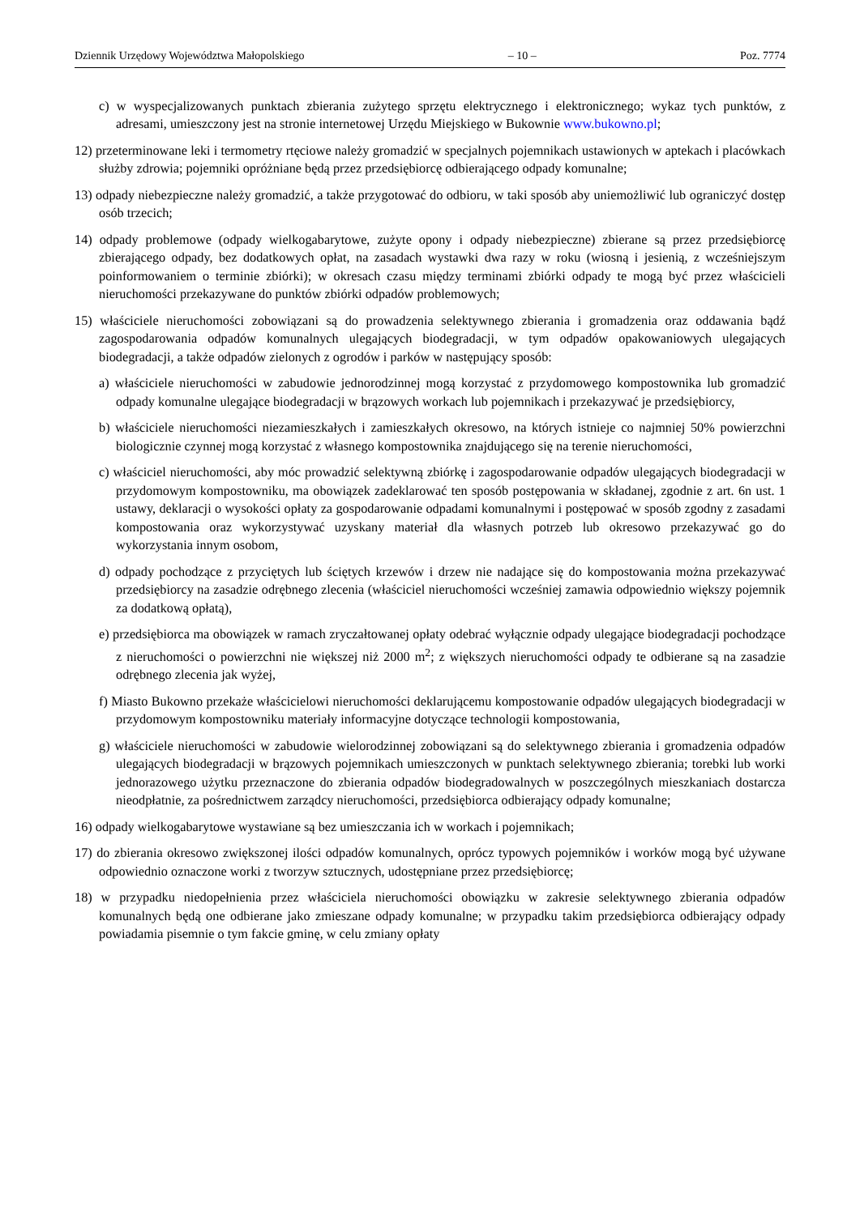Dziennik Urzędowy Województwa Małopolskiego – 10 – Poz. 7774
c) w wyspecjalizowanych punktach zbierania zużytego sprzętu elektrycznego i elektronicznego; wykaz tych punktów, z adresami, umieszczony jest na stronie internetowej Urzędu Miejskiego w Bukownie www.bukowno.pl;
12) przeterminowane leki i termometry rtęciowe należy gromadzić w specjalnych pojemnikach ustawionych w aptekach i placówkach służby zdrowia; pojemniki opróżniane będą przez przedsiębiorcę odbierającego odpady komunalne;
13) odpady niebezpieczne należy gromadzić, a także przygotować do odbioru, w taki sposób aby uniemożliwić lub ograniczyć dostęp osób trzecich;
14) odpady problemowe (odpady wielkogabarytowe, zużyte opony i odpady niebezpieczne) zbierane są przez przedsiębiorcę zbierającego odpady, bez dodatkowych opłat, na zasadach wystawki dwa razy w roku (wiosną i jesienią, z wcześniejszym poinformowaniem o terminie zbiórki); w okresach czasu między terminami zbiórki odpady te mogą być przez właścicieli nieruchomości przekazywane do punktów zbiórki odpadów problemowych;
15) właściciele nieruchomości zobowiązani są do prowadzenia selektywnego zbierania i gromadzenia oraz oddawania bądź zagospodarowania odpadów komunalnych ulegających biodegradacji, w tym odpadów opakowaniowych ulegających biodegradacji, a także odpadów zielonych z ogrodów i parków w następujący sposób:
a) właściciele nieruchomości w zabudowie jednorodzinnej mogą korzystać z przydomowego kompostownika lub gromadzić odpady komunalne ulegające biodegradacji w brązowych workach lub pojemnikach i przekazywać je przedsiębiorcy,
b) właściciele nieruchomości niezamieszkałych i zamieszkałych okresowo, na których istnieje co najmniej 50% powierzchni biologicznie czynnej mogą korzystać z własnego kompostownika znajdującego się na terenie nieruchomości,
c) właściciel nieruchomości, aby móc prowadzić selektywną zbiórkę i zagospodarowanie odpadów ulegających biodegradacji w przydomowym kompostowniku, ma obowiązek zadeklarować ten sposób postępowania w składanej, zgodnie z art. 6n ust. 1 ustawy, deklaracji o wysokości opłaty za gospodarowanie odpadami komunalnymi i postępować w sposób zgodny z zasadami kompostowania oraz wykorzystywać uzyskany materiał dla własnych potrzeb lub okresowo przekazywać go do wykorzystania innym osobom,
d) odpady pochodzące z przyciętych lub ściętych krzewów i drzew nie nadające się do kompostowania można przekazywać przedsiębiorcy na zasadzie odrębnego zlecenia (właściciel nieruchomości wcześniej zamawia odpowiednio większy pojemnik za dodatkową opłatą),
e) przedsiębiorca ma obowiązek w ramach zryczałtowanej opłaty odebrać wyłącznie odpady ulegające biodegradacji pochodzące z nieruchomości o powierzchni nie większej niż 2000 m<sup>2</sup>; z większych nieruchomości odpady te odbierane są na zasadzie odrębnego zlecenia jak wyżej,
f) Miasto Bukowno przekaże właścicielowi nieruchomości deklarującemu kompostowanie odpadów ulegających biodegradacji w przydomowym kompostowniku materiały informacyjne dotyczące technologii kompostowania,
g) właściciele nieruchomości w zabudowie wielorodzinnej zobowiązani są do selektywnego zbierania i gromadzenia odpadów ulegających biodegradacji w brązowych pojemnikach umieszczonych w punktach selektywnego zbierania; torebki lub worki jednorazowego użytku przeznaczone do zbierania odpadów biodegradowalnych w poszczególnych mieszkaniach dostarcza nieodpłatnie, za pośrednictwem zarządcy nieruchomości, przedsiębiorca odbierający odpady komunalne;
16) odpady wielkogabarytowe wystawiane są bez umieszczania ich w workach i pojemnikach;
17) do zbierania okresowo zwiększonej ilości odpadów komunalnych, oprócz typowych pojemników i worków mogą być używane odpowiednio oznaczone worki z tworzyw sztucznych, udostępniane przez przedsiębiorcę;
18) w przypadku niedopełnienia przez właściciela nieruchomości obowiązku w zakresie selektywnego zbierania odpadów komunalnych będą one odbierane jako zmieszane odpady komunalne; w przypadku takim przedsiębiorca odbierający odpady powiadamia pisemnie o tym fakcie gminę, w celu zmiany opłaty